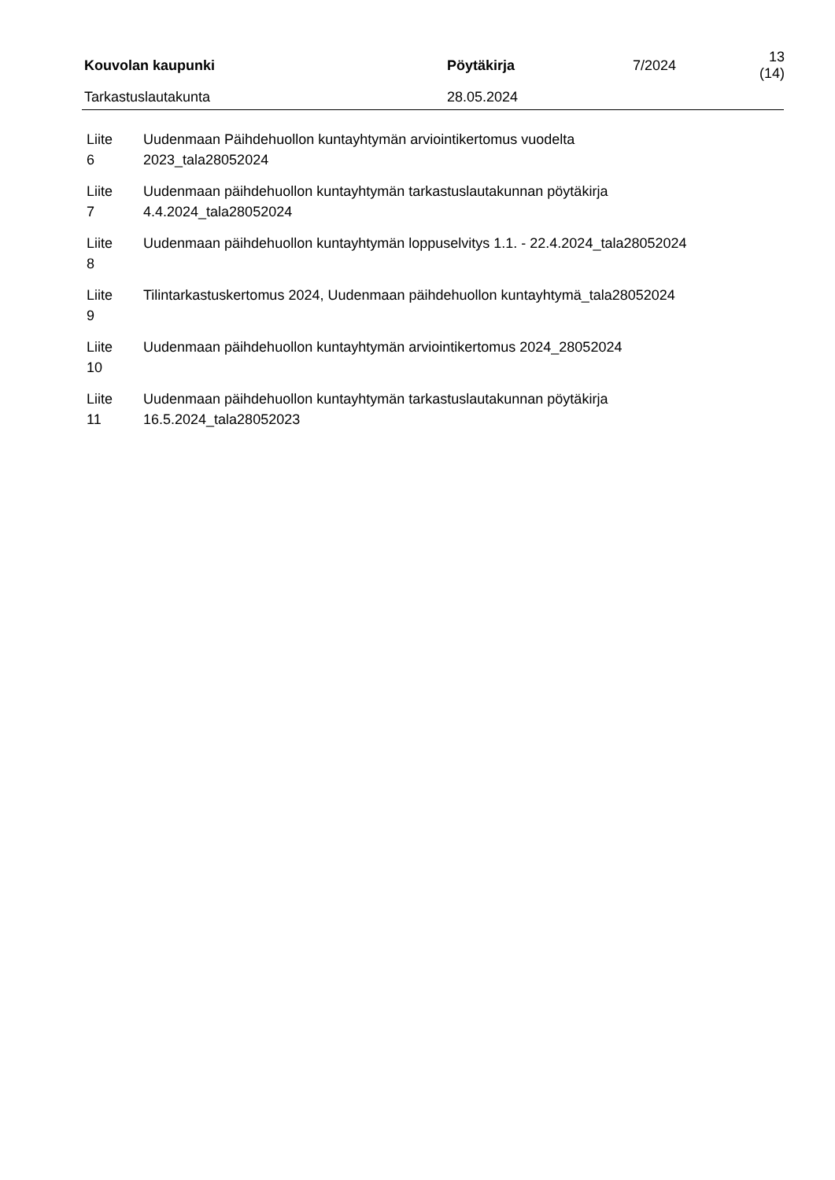| Kouvolan kaupunki | Pöytäkirja | 7/2024 | 13 (14) |
| Tarkastuslautakunta | 28.05.2024 | | |
| Liite 6 | Uudenmaan Päihdehuollon kuntayhtymän arviointikertomus vuodelta 2023_tala28052024 |
| Liite 7 | Uudenmaan päihdehuollon kuntayhtymän tarkastuslautakunnan pöytäkirja 4.4.2024_tala28052024 |
| Liite 8 | Uudenmaan päihdehuollon kuntayhtymän loppuselvitys 1.1. - 22.4.2024_tala28052024 |
| Liite 9 | Tilintarkastuskertomus 2024, Uudenmaan päihdehuollon kuntayhtymä_tala28052024 |
| Liite 10 | Uudenmaan päihdehuollon kuntayhtymän arviointikertomus 2024_28052024 |
| Liite 11 | Uudenmaan päihdehuollon kuntayhtymän tarkastuslautakunnan pöytäkirja 16.5.2024_tala28052023 |